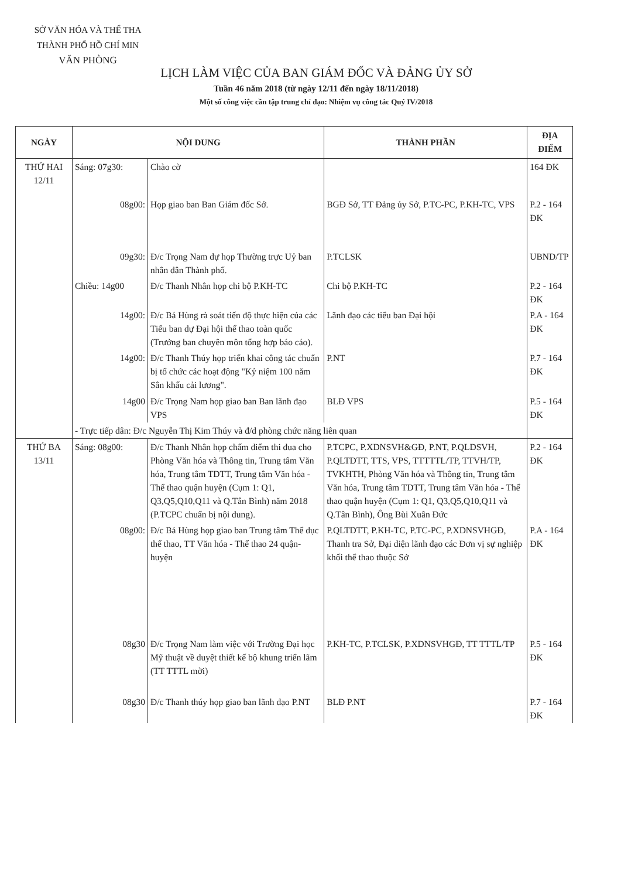SỞ VĂN HÓA VÀ THỂ THA
THÀNH PHỐ HỒ CHÍ MIN
VĂN PHÒNG
LỊCH LÀM VIỆC CỦA BAN GIÁM ĐỐC VÀ ĐẢNG ỦY SỞ
Tuần 46 năm 2018 (từ ngày 12/11 đến ngày 18/11/2018)
Một số công việc cần tập trung chỉ đạo: Nhiệm vụ công tác Quý IV/2018
| NGÀY | NỘI DUNG | | THÀNH PHẦN | ĐỊA ĐIỂM |
| --- | --- | --- | --- | --- |
| THỨ HAI 12/11 | Sáng: 07g30: | Chào cờ | | 164 ĐK |
| | 08g00: | Họp giao ban Ban Giám đốc Sở. | BGĐ Sở, TT Đảng ủy Sở, P.TC-PC, P.KH-TC, VPS | P.2 - 164 ĐK |
| | 09g30: | Đ/c Trọng Nam dự họp Thường trực Uỷ ban nhân dân Thành phố. | P.TCLSK | UBND/TP |
| | Chiều: 14g00 | Đ/c Thanh Nhân họp chi bộ P.KH-TC | Chi bộ P.KH-TC | P.2 - 164 ĐK |
| | 14g00: | Đ/c Bá Hùng rà soát tiến độ thực hiện của các Tiểu ban dự Đại hội thể thao toàn quốc (Trưởng ban chuyên môn tổng hợp báo cáo). | Lãnh đạo các tiểu ban Đại hội | P.A - 164 ĐK |
| | 14g00: | Đ/c Thanh Thúy họp triển khai công tác chuẩn bị tổ chức các hoạt động "Kỷ niệm 100 năm Sân khấu cải lương". | P.NT | P.7 - 164 ĐK |
| | 14g00 | Đ/c Trọng Nam họp giao ban Ban lãnh đạo VPS | BLĐ VPS | P.5 - 164 ĐK |
| | - Trực tiếp dân: Đ/c Nguyễn Thị Kim Thúy và đ/d phòng chức năng liên quan | | | |
| THỨ BA 13/11 | Sáng: 08g00: | Đ/c Thanh Nhân họp chấm điểm thi đua cho Phòng Văn hóa và Thông tin, Trung tâm Văn hóa, Trung tâm TDTT, Trung tâm Văn hóa - Thể thao quận huyện (Cụm 1: Q1, Q3,Q5,Q10,Q11 và Q.Tân Bình) năm 2018 (P.TCPC chuẩn bị nội dung). | P.TCPC, P.XDNSVH&GĐ, P.NT, P.QLDSVH, P.QLTDTT, TTS, VPS, TTTTTL/TP, TTVH/TP, TVKHTH, Phòng Văn hóa và Thông tin, Trung tâm Văn hóa, Trung tâm TDTT, Trung tâm Văn hóa - Thể thao quận huyện (Cụm 1: Q1, Q3,Q5,Q10,Q11 và Q.Tân Bình), Ông Bùi Xuân Đức | P.2 - 164 ĐK |
| | 08g00: | Đ/c Bá Hùng họp giao ban Trung tâm Thể dục thể thao, TT Văn hóa - Thể thao 24 quận-huyện | P.QLTDTT, P.KH-TC, P.TC-PC, P.XDNSVHGĐ, Thanh tra Sở, Đại diện lãnh đạo các Đơn vị sự nghiệp khối thể thao thuộc Sở | P.A - 164 ĐK |
| | 08g30 | Đ/c Trọng Nam làm việc với Trường Đại học Mỹ thuật về duyệt thiết kế bộ khung triển lãm (TT TTTL mời) | P.KH-TC, P.TCLSK, P.XDNSVHGĐ, TT TTTL/TP | P.5 - 164 ĐK |
| | 08g30 | Đ/c Thanh thúy họp giao ban lãnh đạo P.NT | BLĐ P.NT | P.7 - 164 ĐK |